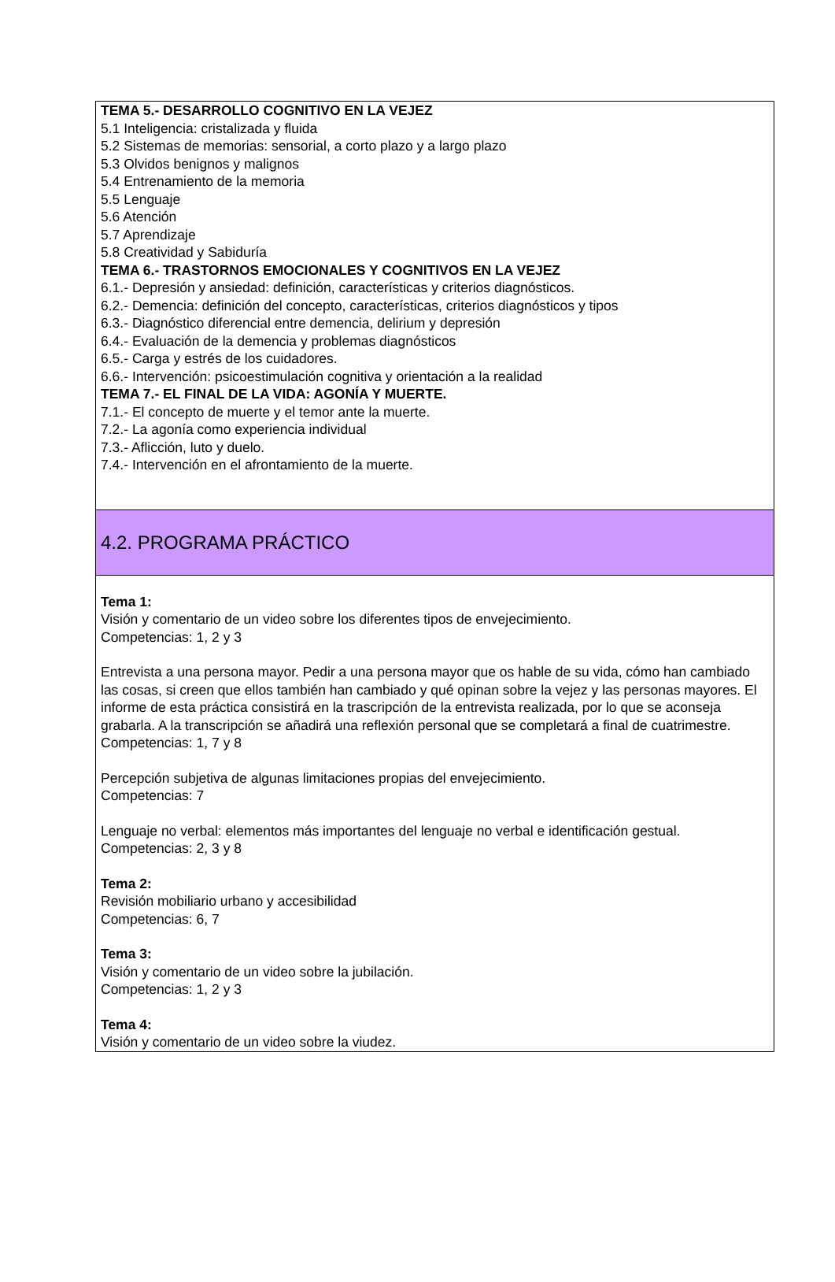TEMA 5.- DESARROLLO COGNITIVO EN LA VEJEZ
5.1 Inteligencia: cristalizada y fluida
5.2 Sistemas de memorias: sensorial, a corto plazo y a largo plazo
5.3 Olvidos benignos y malignos
5.4 Entrenamiento de la memoria
5.5 Lenguaje
5.6 Atención
5.7 Aprendizaje
5.8 Creatividad y Sabiduría
TEMA 6.- TRASTORNOS EMOCIONALES Y COGNITIVOS EN LA VEJEZ
6.1.- Depresión y ansiedad: definición, características y criterios diagnósticos.
6.2.- Demencia: definición del concepto, características, criterios diagnósticos y tipos
6.3.- Diagnóstico diferencial entre demencia, delirium y depresión
6.4.- Evaluación de la demencia y problemas diagnósticos
6.5.- Carga y estrés de los cuidadores.
6.6.- Intervención: psicoestimulación cognitiva y orientación a la realidad
TEMA 7.- EL FINAL DE LA VIDA: AGONÍA Y MUERTE.
7.1.- El concepto de muerte y el temor ante la muerte.
7.2.- La agonía como experiencia individual
7.3.- Aflicción, luto y duelo.
7.4.- Intervención en el afrontamiento de la muerte.
4.2. PROGRAMA PRÁCTICO
Tema 1:
Visión y comentario de un video sobre los diferentes tipos de envejecimiento.
Competencias: 1, 2 y 3
Entrevista a una persona mayor. Pedir a una persona mayor que os hable de su vida, cómo han cambiado las cosas, si creen que ellos también han cambiado y qué opinan sobre la vejez y las personas mayores. El informe de esta práctica consistirá en la trascripción de la entrevista realizada, por lo que se aconseja grabarla. A la transcripción se añadirá una reflexión personal que se completará a final de cuatrimestre.
Competencias: 1, 7 y 8
Percepción subjetiva de algunas limitaciones propias del envejecimiento.
Competencias: 7
Lenguaje no verbal: elementos más importantes del lenguaje no verbal e identificación gestual.
Competencias: 2, 3 y 8
Tema 2:
Revisión mobiliario urbano y accesibilidad
Competencias: 6, 7
Tema 3:
Visión y comentario de un video sobre la jubilación.
Competencias: 1, 2 y 3
Tema 4:
Visión y comentario de un video sobre la viudez.